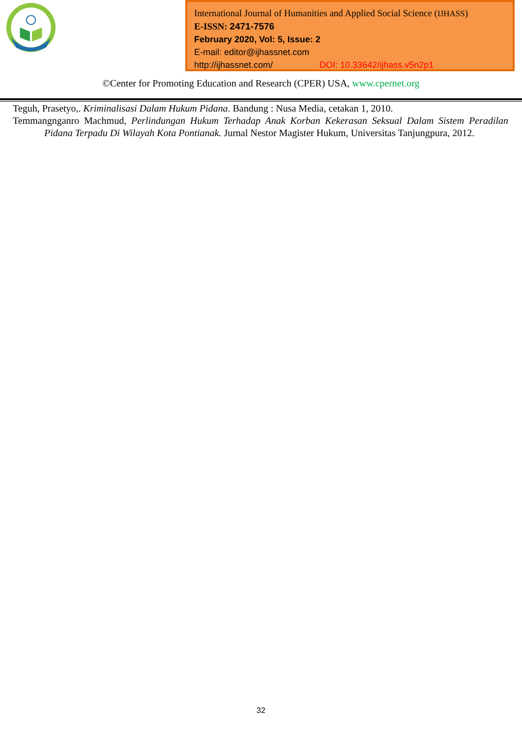International Journal of Humanities and Applied Social Science (IJHASS)
E-ISSN: 2471-7576
February 2020, Vol: 5, Issue: 2
E-mail: editor@ijhassnet.com
http://ijhassnet.com/ DOI: 10.33642/ijhass.v5n2p1
©Center for Promoting Education and Research (CPER) USA, www.cpernet.org
Teguh, Prasetyo,. Kriminalisasi Dalam Hukum Pidana. Bandung : Nusa Media, cetakan 1, 2010.
Temmangnganro Machmud, Perlindungan Hukum Terhadap Anak Korban Kekerasan Seksual Dalam Sistem Peradilan Pidana Terpadu Di Wilayah Kota Pontianak. Jurnal Nestor Magister Hukum, Universitas Tanjungpura, 2012.
32